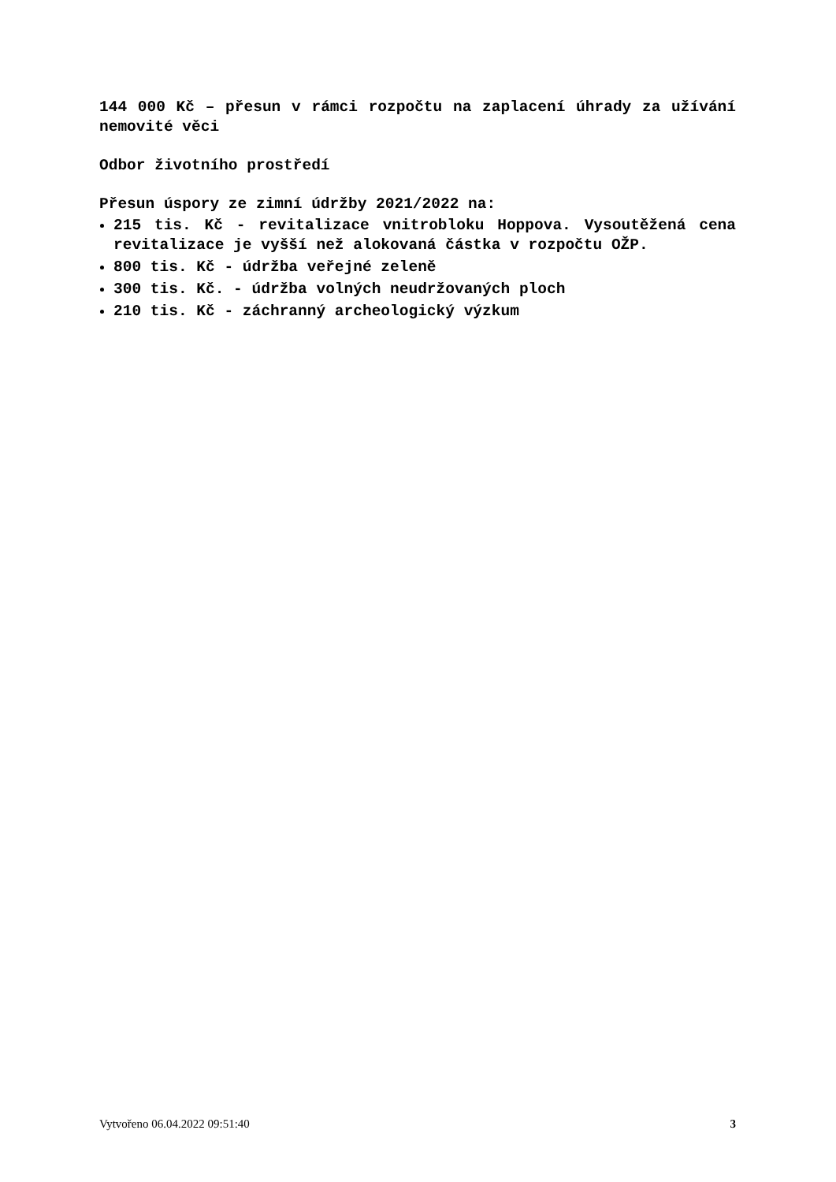144 000 Kč – přesun v rámci rozpočtu na zaplacení úhrady za užívání nemovité věci
Odbor životního prostředí
Přesun úspory ze zimní údržby 2021/2022 na:
215 tis. Kč - revitalizace vnitrobloku Hoppova. Vysoutěžená cena revitalizace je vyšší než alokovaná částka v rozpočtu OŽP.
800 tis. Kč - údržba veřejné zeleně
300 tis. Kč. - údržba volných neudržovaných ploch
210 tis. Kč - záchranný archeologický výzkum
Vytvořeno 06.04.2022 09:51:40 3